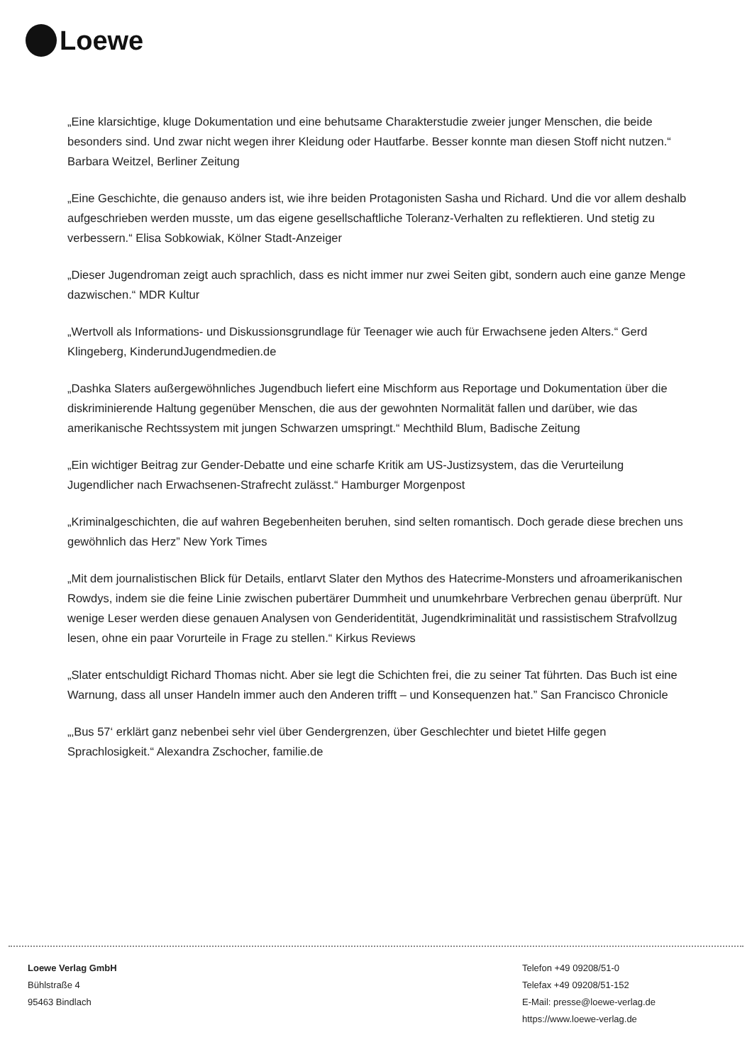Loewe
„Eine klarsichtige, kluge Dokumentation und eine behutsame Charakterstudie zweier junger Menschen, die beide besonders sind. Und zwar nicht wegen ihrer Kleidung oder Hautfarbe. Besser konnte man diesen Stoff nicht nutzen.“ Barbara Weitzel, Berliner Zeitung
„Eine Geschichte, die genauso anders ist, wie ihre beiden Protagonisten Sasha und Richard. Und die vor allem deshalb aufgeschrieben werden musste, um das eigene gesellschaftliche Toleranz-Verhalten zu reflektieren. Und stetig zu verbessern.“ Elisa Sobkowiak, Kölner Stadt-Anzeiger
„Dieser Jugendroman zeigt auch sprachlich, dass es nicht immer nur zwei Seiten gibt, sondern auch eine ganze Menge dazwischen.“ MDR Kultur
„Wertvoll als Informations- und Diskussionsgrundlage für Teenager wie auch für Erwachsene jeden Alters.“ Gerd Klingeberg, KinderundJugendmedien.de
„Dashka Slaters außergewöhnliches Jugendbuch liefert eine Mischform aus Reportage und Dokumentation über die diskriminierende Haltung gegenüber Menschen, die aus der gewohnten Normalität fallen und darüber, wie das amerikanische Rechtssystem mit jungen Schwarzen umspringt.“ Mechthild Blum, Badische Zeitung
„Ein wichtiger Beitrag zur Gender-Debatte und eine scharfe Kritik am US-Justizsystem, das die Verurteilung Jugendlicher nach Erwachsenen-Strafrecht zulässt.“ Hamburger Morgenpost
„Kriminalgeschichten, die auf wahren Begebenheiten beruhen, sind selten romantisch. Doch gerade diese brechen uns gewöhnlich das Herz” New York Times
„Mit dem journalistischen Blick für Details, entlarvt Slater den Mythos des Hatecrime-Monsters und afroamerikanischen Rowdys, indem sie die feine Linie zwischen pubertärer Dummheit und unumkehrbare Verbrechen genau überprüft. Nur wenige Leser werden diese genauen Analysen von Genderidentität, Jugendkriminalität und rassistischem Strafvollzug lesen, ohne ein paar Vorurteile in Frage zu stellen.“ Kirkus Reviews
„Slater entschuldigt Richard Thomas nicht. Aber sie legt die Schichten frei, die zu seiner Tat führten. Das Buch ist eine Warnung, dass all unser Handeln immer auch den Anderen trifft – und Konsequenzen hat.” San Francisco Chronicle
„‚Bus 57‘ erklärt ganz nebenbei sehr viel über Gendergrenzen, über Geschlechter und bietet Hilfe gegen Sprachlosigkeit.“ Alexandra Zschocher, familie.de
Loewe Verlag GmbH
Bühlstraße 4
95463 Bindlach
Telefon +49 09208/51-0
Telefax +49 09208/51-152
E-Mail: presse@loewe-verlag.de
https://www.loewe-verlag.de